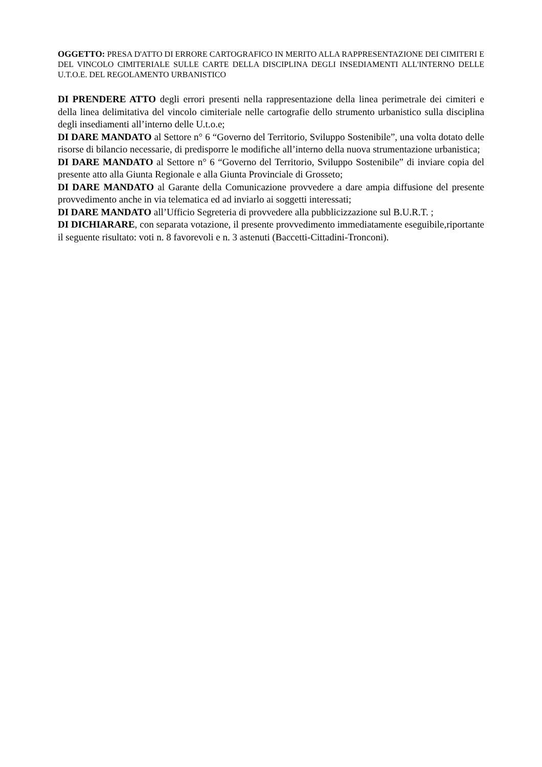OGGETTO: PRESA D'ATTO DI ERRORE CARTOGRAFICO IN MERITO ALLA RAPPRESENTAZIONE DEI CIMITERI E DEL VINCOLO CIMITERIALE SULLE CARTE DELLA DISCIPLINA DEGLI INSEDIAMENTI ALL'INTERNO DELLE U.T.O.E. DEL REGOLAMENTO URBANISTICO
DI PRENDERE ATTO degli errori presenti nella rappresentazione della linea perimetrale dei cimiteri e della linea delimitativa del vincolo cimiteriale nelle cartografie dello strumento urbanistico sulla disciplina degli insediamenti all’interno delle U.t.o.e;
DI DARE MANDATO al Settore n° 6 “Governo del Territorio, Sviluppo Sostenibile”, una volta dotato delle risorse di bilancio necessarie, di predisporre le modifiche all’interno della nuova strumentazione urbanistica;
DI DARE MANDATO al Settore n° 6 “Governo del Territorio, Sviluppo Sostenibile” di inviare copia del presente atto alla Giunta Regionale e alla Giunta Provinciale di Grosseto;
DI DARE MANDATO al Garante della Comunicazione provvedere a dare ampia diffusione del presente provvedimento anche in via telematica ed ad inviarlo ai soggetti interessati;
DI DARE MANDATO all’Ufficio Segreteria di provvedere alla pubblicizzazione sul B.U.R.T. ;
DI DICHIARARE, con separata votazione, il presente provvedimento immediatamente eseguibile,riportante il seguente risultato: voti n. 8 favorevoli e n. 3 astenuti (Baccetti-Cittadini-Tronconi).